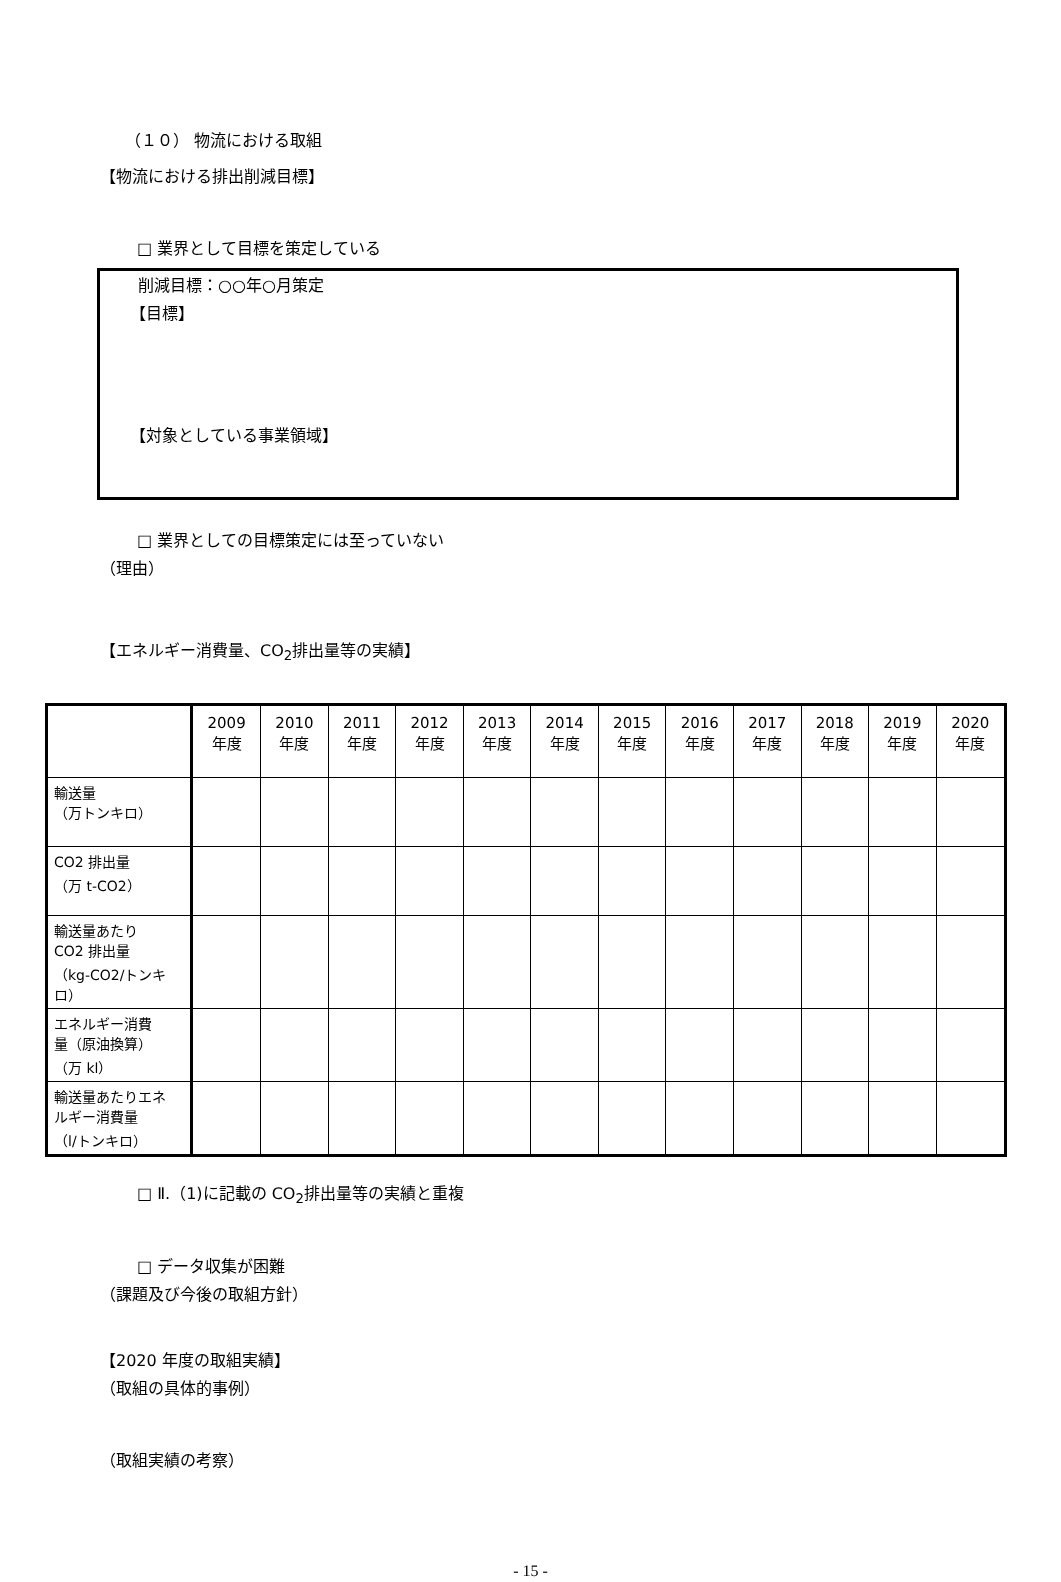（１０） 物流における取組
【物流における排出削減目標】
□ 業界として目標を策定している
削減目標：○○年○月策定
【目標】
【対象としている事業領域】
□ 業界としての目標策定には至っていない
（理由）
【エネルギー消費量、CO<sub>2</sub>排出量等の実績】
| | 2009 年度 | 2010 年度 | 2011 年度 | 2012 年度 | 2013 年度 | 2014 年度 | 2015 年度 | 2016 年度 | 2017 年度 | 2018 年度 | 2019 年度 | 2020 年度 |
| --- | --- | --- | --- | --- | --- | --- | --- | --- | --- | --- | --- | --- |
| 輸送量 （万トンキロ） | | | | | | | | | | | | |
| CO2 排出量 （万 t-CO2） | | | | | | | | | | | | |
| 輸送量あたり CO2 排出量 （kg-CO2/トンキロ） | | | | | | | | | | | | |
| エネルギー消費 量（原油換算） （万 kl） | | | | | | | | | | | | |
| 輸送量あたりエネ ルギー消費量 （l/トンキロ） | | | | | | | | | | | | |
□ Ⅱ.（1)に記載の CO<sub>2</sub>排出量等の実績と重複
□ データ収集が困難
（課題及び今後の取組方針）
【2020 年度の取組実績】
（取組の具体的事例）
（取組実績の考察）
- 15 -